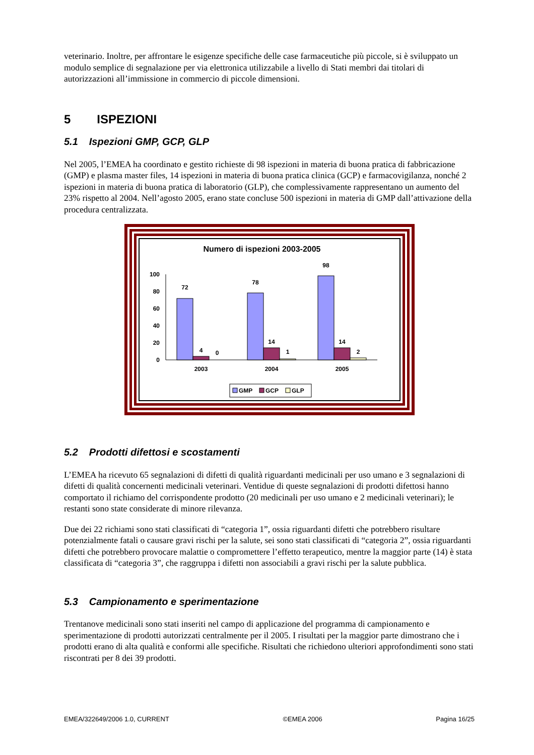veterinario. Inoltre, per affrontare le esigenze specifiche delle case farmaceutiche più piccole, si è sviluppato un modulo semplice di segnalazione per via elettronica utilizzabile a livello di Stati membri dai titolari di autorizzazioni all’immissione in commercio di piccole dimensioni.
5 ISPEZIONI
5.1 Ispezioni GMP, GCP, GLP
Nel 2005, l’EMEA ha coordinato e gestito richieste di 98 ispezioni in materia di buona pratica di fabbricazione (GMP) e plasma master files, 14 ispezioni in materia di buona pratica clinica (GCP) e farmacovigilanza, nonché 2 ispezioni in materia di buona pratica di laboratorio (GLP), che complessivamente rappresentano un aumento del 23% rispetto al 2004. Nell’agosto 2005, erano state concluse 500 ispezioni in materia di GMP dall’attivazione della procedura centralizzata.
Numero di ispezioni 2003-2005
0
20
40
60
80
100
72
4
0
78
14
1
98
14
2
2003
2004
2005
GMP
GCP
GLP
5.2 Prodotti difettosi e scostamenti
L’EMEA ha ricevuto 65 segnalazioni di difetti di qualità riguardanti medicinali per uso umano e 3 segnalazioni di difetti di qualità concernenti medicinali veterinari. Ventidue di queste segnalazioni di prodotti difettosi hanno comportato il richiamo del corrispondente prodotto (20 medicinali per uso umano e 2 medicinali veterinari); le restanti sono state considerate di minore rilevanza.
Due dei 22 richiami sono stati classificati di “categoria 1”, ossia riguardanti difetti che potrebbero risultare potenzialmente fatali o causare gravi rischi per la salute, sei sono stati classificati di “categoria 2”, ossia riguardanti difetti che potrebbero provocare malattie o compromettere l’effetto terapeutico, mentre la maggior parte (14) è stata classificata di “categoria 3”, che raggruppa i difetti non associabili a gravi rischi per la salute pubblica.
5.3 Campionamento e sperimentazione
Trentanove medicinali sono stati inseriti nel campo di applicazione del programma di campionamento e sperimentazione di prodotti autorizzati centralmente per il 2005. I risultati per la maggior parte dimostrano che i prodotti erano di alta qualità e conformi alle specifiche. Risultati che richiedono ulteriori approfondimenti sono stati riscontrati per 8 dei 39 prodotti.
EMEA/322649/2006 1.0, CURRENT ©EMEA 2006 Pagina 16/25